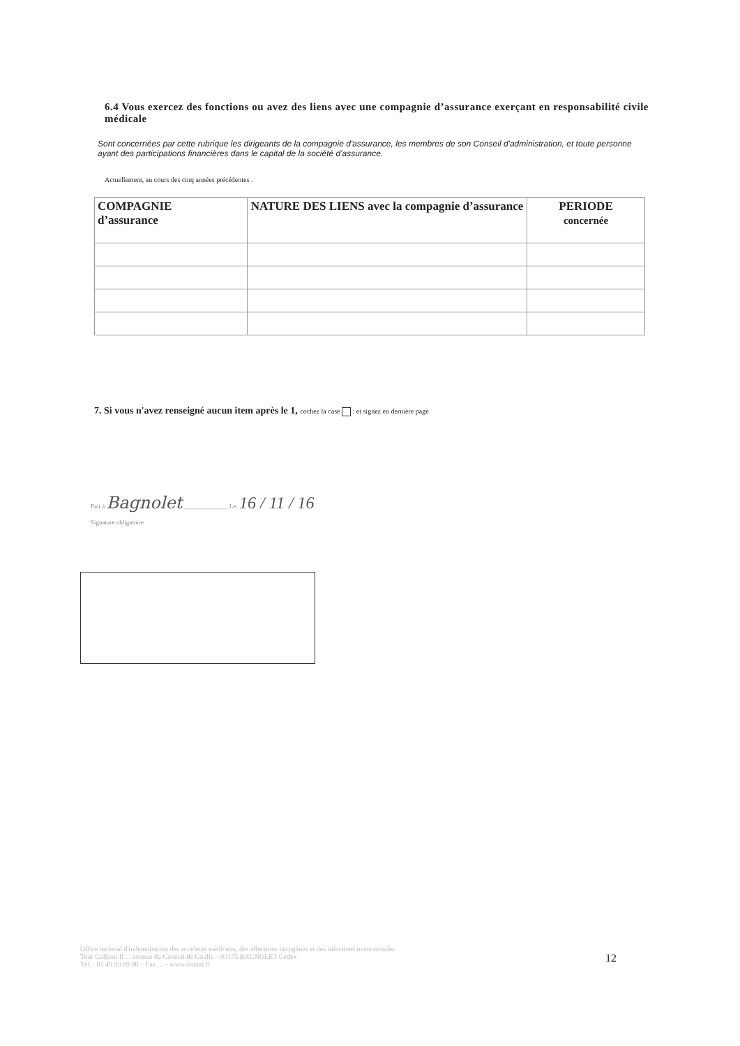6.4 Vous exercez des fonctions ou avez des liens avec une compagnie d’assurance exerçant en responsabilité civile médicale
Sont concernées par cette rubrique les dirigeants de la compagnie d'assurance, les membres de son Conseil d'administration, et toute personne ayant des participations financières dans le capital de la société d'assurance.
Actuellement, au cours des cinq années précédentes .
| COMPAGNIE d’assurance | NATURE DES LIENS avec la compagnie d’assurance | PERIODE concernée |
| --- | --- | --- |
7. Si vous n'avez renseigné aucun item après le 1, cochez la case : et signez en dernière page
Fait à Bagnolet ______________ Le: 16 / 11 / 16
Signature obligatoire
Office national d'indemnisation des accidents médicaux, des affections iatrogènes et des infections nosocomiales
Tour Gallieni II ... avenue du Général de Gaulle – 93175 BAGNOLET Cedex
Tél. : 01 49 93 89 00 – Fax ... – www.oniam.fr
12